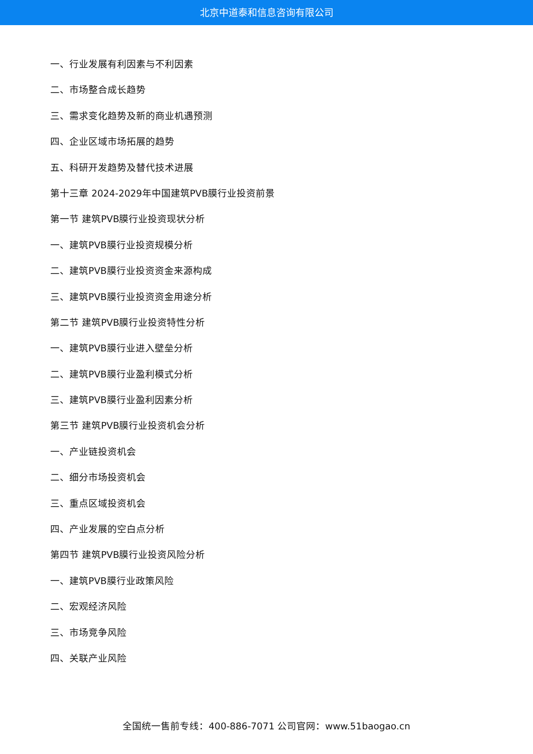北京中道泰和信息咨询有限公司
一、行业发展有利因素与不利因素
二、市场整合成长趋势
三、需求变化趋势及新的商业机遇预测
四、企业区域市场拓展的趋势
五、科研开发趋势及替代技术进展
第十三章 2024-2029年中国建筑PVB膜行业投资前景
第一节 建筑PVB膜行业投资现状分析
一、建筑PVB膜行业投资规模分析
二、建筑PVB膜行业投资资金来源构成
三、建筑PVB膜行业投资资金用途分析
第二节 建筑PVB膜行业投资特性分析
一、建筑PVB膜行业进入壁垒分析
二、建筑PVB膜行业盈利模式分析
三、建筑PVB膜行业盈利因素分析
第三节 建筑PVB膜行业投资机会分析
一、产业链投资机会
二、细分市场投资机会
三、重点区域投资机会
四、产业发展的空白点分析
第四节 建筑PVB膜行业投资风险分析
一、建筑PVB膜行业政策风险
二、宏观经济风险
三、市场竞争风险
四、关联产业风险
全国统一售前专线：400-886-7071 公司官网：www.51baogao.cn